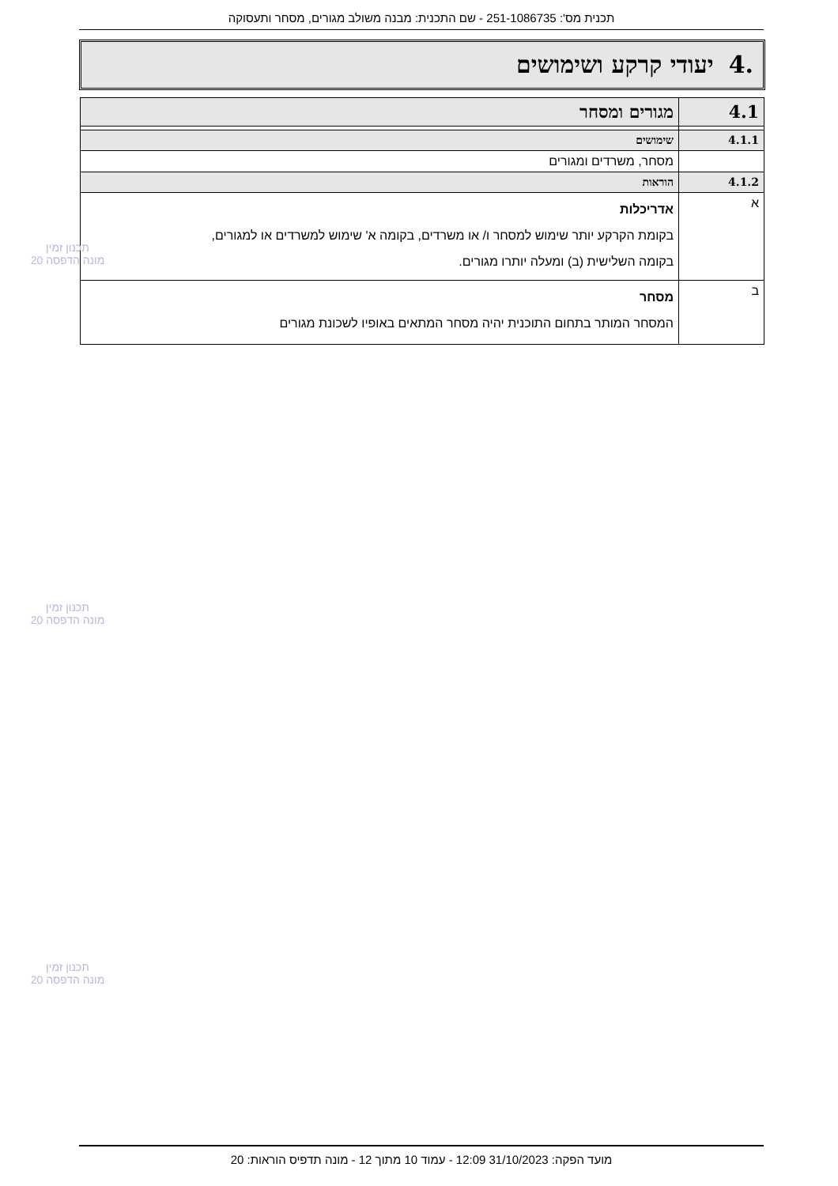תכנית מס': 251-1086735 - שם התכנית: מבנה משולב מגורים, מסחר ותעסוקה
.4 יעודי קרקע ושימושים
| 4.1 | מגורים ומסחר |
| 4.1.1 | שימושים |
| | מסחר, משרדים ומגורים |
| 4.1.2 | הוראות |
| א | אדריכלות בקומת הקרקע יותר שימוש למסחר ו/ או משרדים, בקומה א' שימוש למשרדים או למגורים, בקומה השלישית (ב) ומעלה יותרו מגורים. |
| ב | מסחר המסחר המותר בתחום התוכנית יהיה מסחר המתאים באופיו לשכונת מגורים |
תכנון זמין
מונה הדפסה 20
תכנון זמין
מונה הדפסה 20
תכנון זמין
מונה הדפסה 20
מועד הפקה: 31/10/2023 12:09 - עמוד 10 מתוך 12 - מונה תדפיס הוראות: 20